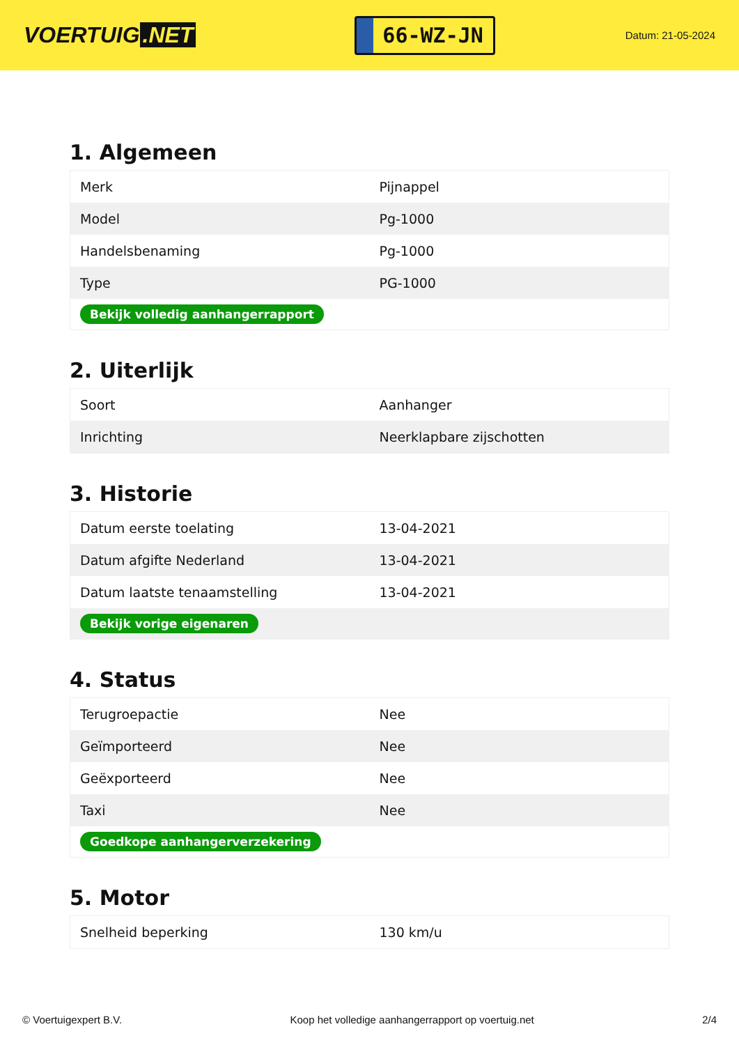VOERTUIG.NET
66-WZ-JN
Datum: 21-05-2024
1. Algemeen
| Merk | Pijnappel |
| Model | Pg-1000 |
| Handelsbenaming | Pg-1000 |
| Type | PG-1000 |
| Bekijk volledig aanhangerrapport | |
2. Uiterlijk
| Soort | Aanhanger |
| Inrichting | Neerklapbare zijschotten |
3. Historie
| Datum eerste toelating | 13-04-2021 |
| Datum afgifte Nederland | 13-04-2021 |
| Datum laatste tenaamstelling | 13-04-2021 |
| Bekijk vorige eigenaren | |
4. Status
| Terugroepactie | Nee |
| Geïmporteerd | Nee |
| Geëxporteerd | Nee |
| Taxi | Nee |
| Goedkope aanhangerverzekering | |
5. Motor
| Snelheid beperking | 130 km/u |
© Voertuigexpert B.V. Koop het volledige aanhangerrapport op voertuig.net 2/4